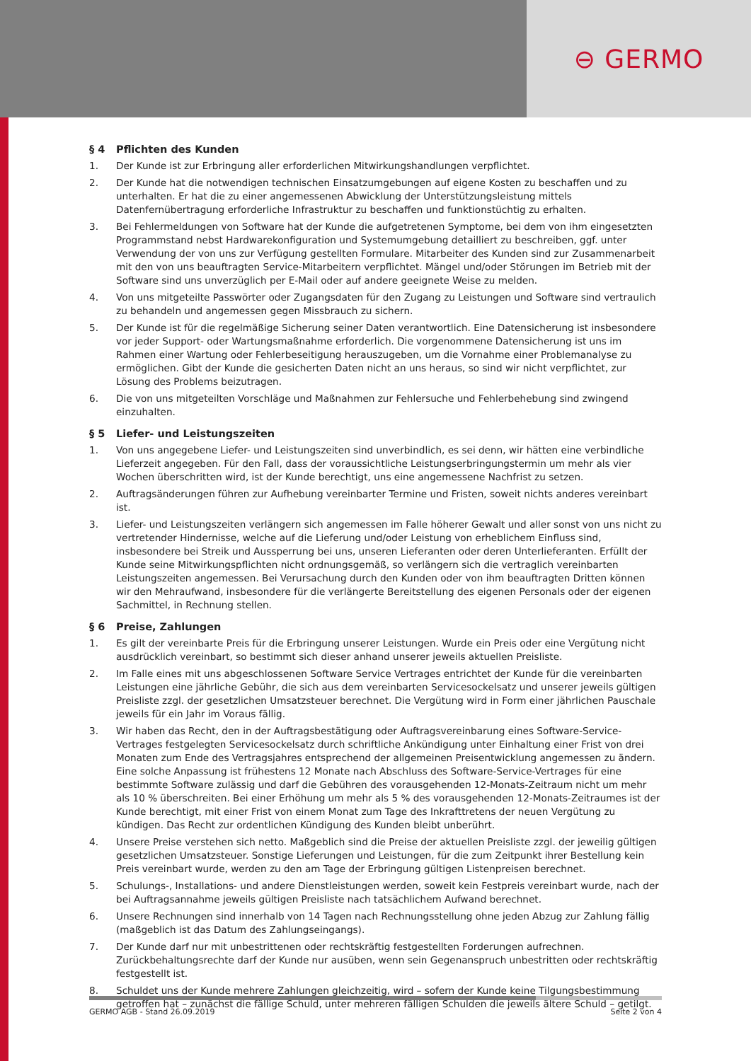⊖ GERMO
§ 4 Pflichten des Kunden
1. Der Kunde ist zur Erbringung aller erforderlichen Mitwirkungshandlungen verpflichtet.
2. Der Kunde hat die notwendigen technischen Einsatzumgebungen auf eigene Kosten zu beschaffen und zu unterhalten. Er hat die zu einer angemessenen Abwicklung der Unterstützungsleistung mittels Datenfernübertragung erforderliche Infrastruktur zu beschaffen und funktionstüchtig zu erhalten.
3. Bei Fehlermeldungen von Software hat der Kunde die aufgetretenen Symptome, bei dem von ihm eingesetzten Programmstand nebst Hardwarekonfiguration und Systemumgebung detailliert zu beschreiben, ggf. unter Verwendung der von uns zur Verfügung gestellten Formulare. Mitarbeiter des Kunden sind zur Zusammenarbeit mit den von uns beauftragten Service-Mitarbeitern verpflichtet. Mängel und/oder Störungen im Betrieb mit der Software sind uns unverzüglich per E-Mail oder auf andere geeignete Weise zu melden.
4. Von uns mitgeteilte Passwörter oder Zugangsdaten für den Zugang zu Leistungen und Software sind vertraulich zu behandeln und angemessen gegen Missbrauch zu sichern.
5. Der Kunde ist für die regelmäßige Sicherung seiner Daten verantwortlich. Eine Datensicherung ist insbesondere vor jeder Support- oder Wartungsmaßnahme erforderlich. Die vorgenommene Datensicherung ist uns im Rahmen einer Wartung oder Fehlerbeseitigung herauszugeben, um die Vornahme einer Problemanalyse zu ermöglichen. Gibt der Kunde die gesicherten Daten nicht an uns heraus, so sind wir nicht verpflichtet, zur Lösung des Problems beizutragen.
6. Die von uns mitgeteilten Vorschläge und Maßnahmen zur Fehlersuche und Fehlerbehebung sind zwingend einzuhalten.
§ 5 Liefer- und Leistungszeiten
1. Von uns angegebene Liefer- und Leistungszeiten sind unverbindlich, es sei denn, wir hätten eine verbindliche Lieferzeit angegeben. Für den Fall, dass der voraussichtliche Leistungserbringungstermin um mehr als vier Wochen überschritten wird, ist der Kunde berechtigt, uns eine angemessene Nachfrist zu setzen.
2. Auftragsänderungen führen zur Aufhebung vereinbarter Termine und Fristen, soweit nichts anderes vereinbart ist.
3. Liefer- und Leistungszeiten verlängern sich angemessen im Falle höherer Gewalt und aller sonst von uns nicht zu vertretender Hindernisse, welche auf die Lieferung und/oder Leistung von erheblichem Einfluss sind, insbesondere bei Streik und Aussperrung bei uns, unseren Lieferanten oder deren Unterlieferanten. Erfüllt der Kunde seine Mitwirkungspflichten nicht ordnungsgemäß, so verlängern sich die vertraglich vereinbarten Leistungszeiten angemessen. Bei Verursachung durch den Kunden oder von ihm beauftragten Dritten können wir den Mehraufwand, insbesondere für die verlängerte Bereitstellung des eigenen Personals oder der eigenen Sachmittel, in Rechnung stellen.
§ 6 Preise, Zahlungen
1. Es gilt der vereinbarte Preis für die Erbringung unserer Leistungen. Wurde ein Preis oder eine Vergütung nicht ausdrücklich vereinbart, so bestimmt sich dieser anhand unserer jeweils aktuellen Preisliste.
2. Im Falle eines mit uns abgeschlossenen Software Service Vertrages entrichtet der Kunde für die vereinbarten Leistungen eine jährliche Gebühr, die sich aus dem vereinbarten Servicesockelsatz und unserer jeweils gültigen Preisliste zzgl. der gesetzlichen Umsatzsteuer berechnet. Die Vergütung wird in Form einer jährlichen Pauschale jeweils für ein Jahr im Voraus fällig.
3. Wir haben das Recht, den in der Auftragsbestätigung oder Auftragsvereinbarung eines Software-Service-Vertrages festgelegten Servicesockelsatz durch schriftliche Ankündigung unter Einhaltung einer Frist von drei Monaten zum Ende des Vertragsjahres entsprechend der allgemeinen Preisentwicklung angemessen zu ändern. Eine solche Anpassung ist frühestens 12 Monate nach Abschluss des Software-Service-Vertrages für eine bestimmte Software zulässig und darf die Gebühren des vorausgehenden 12-Monats-Zeitraum nicht um mehr als 10 % überschreiten. Bei einer Erhöhung um mehr als 5 % des vorausgehenden 12-Monats-Zeitraumes ist der Kunde berechtigt, mit einer Frist von einem Monat zum Tage des Inkrafttretens der neuen Vergütung zu kündigen. Das Recht zur ordentlichen Kündigung des Kunden bleibt unberührt.
4. Unsere Preise verstehen sich netto. Maßgeblich sind die Preise der aktuellen Preisliste zzgl. der jeweilig gültigen gesetzlichen Umsatzsteuer. Sonstige Lieferungen und Leistungen, für die zum Zeitpunkt ihrer Bestellung kein Preis vereinbart wurde, werden zu den am Tage der Erbringung gültigen Listenpreisen berechnet.
5. Schulungs-, Installations- und andere Dienstleistungen werden, soweit kein Festpreis vereinbart wurde, nach der bei Auftragsannahme jeweils gültigen Preisliste nach tatsächlichem Aufwand berechnet.
6. Unsere Rechnungen sind innerhalb von 14 Tagen nach Rechnungsstellung ohne jeden Abzug zur Zahlung fällig (maßgeblich ist das Datum des Zahlungseingangs).
7. Der Kunde darf nur mit unbestrittenen oder rechtskräftig festgestellten Forderungen aufrechnen. Zurückbehaltungsrechte darf der Kunde nur ausüben, wenn sein Gegenanspruch unbestritten oder rechtskräftig festgestellt ist.
8. Schuldet uns der Kunde mehrere Zahlungen gleichzeitig, wird – sofern der Kunde keine Tilgungsbestimmung getroffen hat – zunächst die fällige Schuld, unter mehreren fälligen Schulden die jeweils ältere Schuld – getilgt.
GERMO AGB - Stand 26.09.2019 Seite 2 von 4